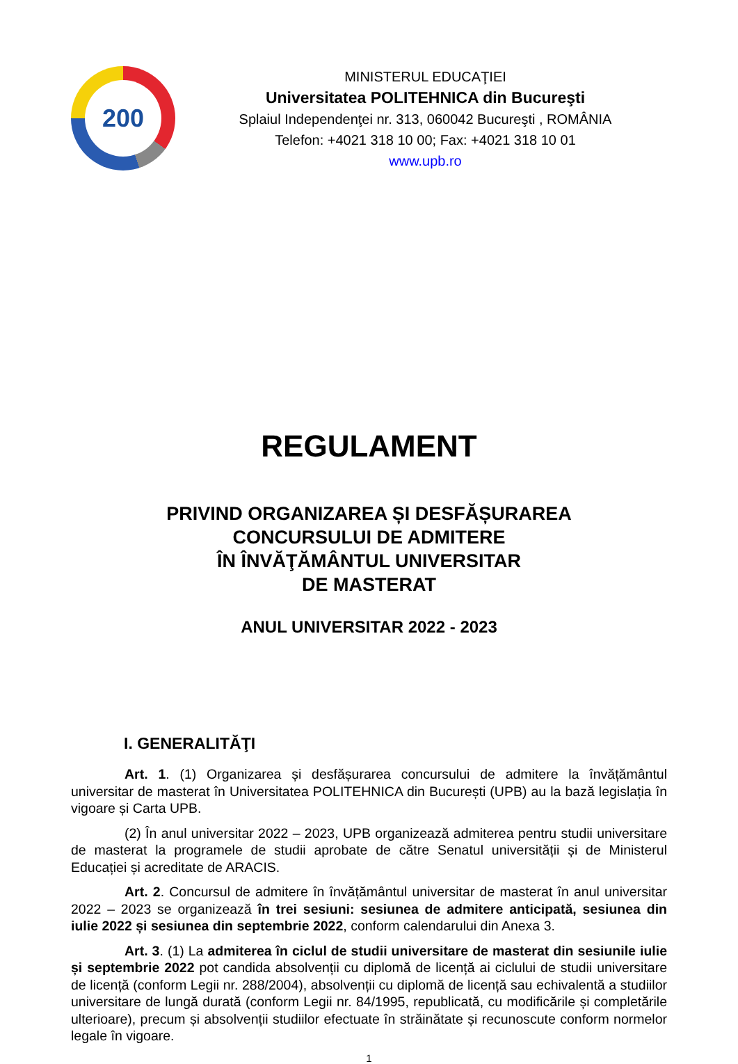200
MINISTERUL EDUCAŢIEI
Universitatea POLITEHNICA din Bucureşti
Splaiul Independenţei nr. 313, 060042 Bucureşti , ROMÂNIA
Telefon: +4021 318 10 00; Fax: +4021 318 10 01
www.upb.ro
REGULAMENT
PRIVIND ORGANIZAREA ȘI DESFĂȘURAREA
CONCURSULUI DE ADMITERE
ÎN ÎNVĂŢĂMÂNTUL UNIVERSITAR
DE MASTERAT
ANUL UNIVERSITAR 2022 - 2023
I. GENERALITĂŢI
Art. 1. (1) Organizarea și desfășurarea concursului de admitere la învățământul universitar de masterat în Universitatea POLITEHNICA din București (UPB) au la bază legislația în vigoare și Carta UPB.
(2) În anul universitar 2022 – 2023, UPB organizează admiterea pentru studii universitare de masterat la programele de studii aprobate de către Senatul universității și de Ministerul Educației și acreditate de ARACIS.
Art. 2. Concursul de admitere în învățământul universitar de masterat în anul universitar 2022 – 2023 se organizează în trei sesiuni: sesiunea de admitere anticipată, sesiunea din iulie 2022 și sesiunea din septembrie 2022, conform calendarului din Anexa 3.
Art. 3. (1) La admiterea în ciclul de studii universitare de masterat din sesiunile iulie și septembrie 2022 pot candida absolvenții cu diplomă de licență ai ciclului de studii universitare de licență (conform Legii nr. 288/2004), absolvenții cu diplomă de licență sau echivalentă a studiilor universitare de lungă durată (conform Legii nr. 84/1995, republicată, cu modificările și completările ulterioare), precum și absolvenții studiilor efectuate în străinătate și recunoscute conform normelor legale în vigoare.
1